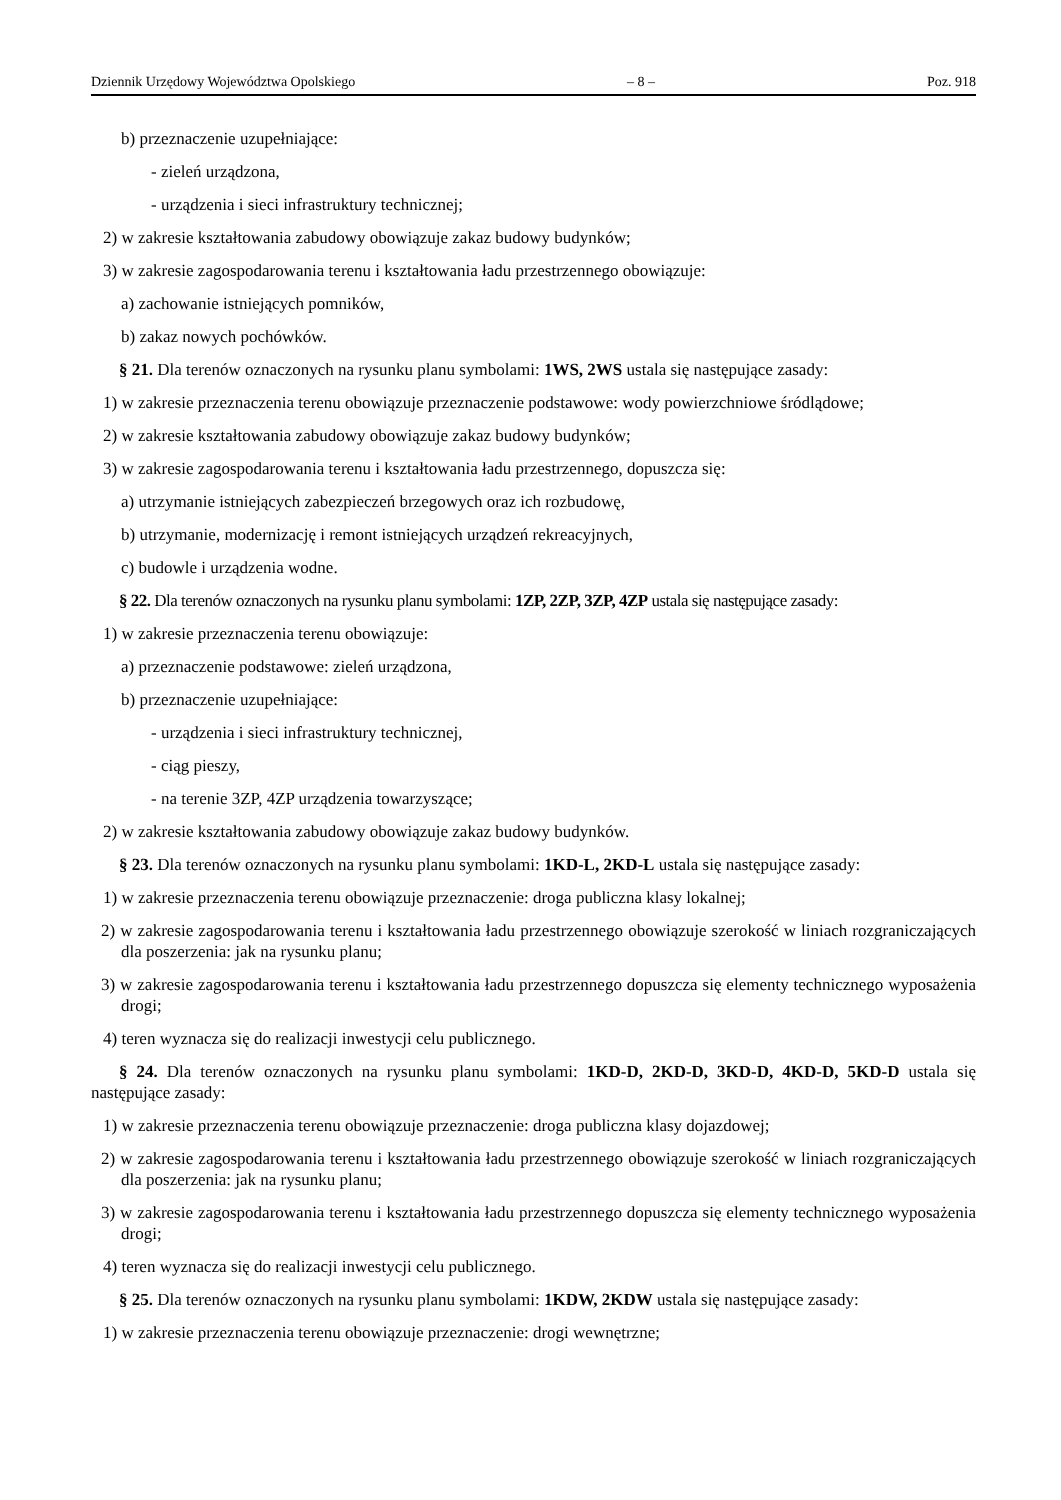Dziennik Urzędowy Województwa Opolskiego – 8 – Poz. 918
b) przeznaczenie uzupełniające:
- zieleń urządzona,
- urządzenia i sieci infrastruktury technicznej;
2) w zakresie kształtowania zabudowy obowiązuje zakaz budowy budynków;
3) w zakresie zagospodarowania terenu i kształtowania ładu przestrzennego obowiązuje:
a) zachowanie istniejących pomników,
b) zakaz nowych pochówków.
§ 21. Dla terenów oznaczonych na rysunku planu symbolami: 1WS, 2WS ustala się następujące zasady:
1) w zakresie przeznaczenia terenu obowiązuje przeznaczenie podstawowe: wody powierzchniowe śródlądowe;
2) w zakresie kształtowania zabudowy obowiązuje zakaz budowy budynków;
3) w zakresie zagospodarowania terenu i kształtowania ładu przestrzennego, dopuszcza się:
a) utrzymanie istniejących zabezpieczeń brzegowych oraz ich rozbudowę,
b) utrzymanie, modernizację i remont istniejących urządzeń rekreacyjnych,
c) budowle i urządzenia wodne.
§ 22. Dla terenów oznaczonych na rysunku planu symbolami: 1ZP, 2ZP, 3ZP, 4ZP ustala się następujące zasady:
1) w zakresie przeznaczenia terenu obowiązuje:
a) przeznaczenie podstawowe: zieleń urządzona,
b) przeznaczenie uzupełniające:
- urządzenia i sieci infrastruktury technicznej,
- ciąg pieszy,
- na terenie 3ZP, 4ZP urządzenia towarzyszące;
2) w zakresie kształtowania zabudowy obowiązuje zakaz budowy budynków.
§ 23. Dla terenów oznaczonych na rysunku planu symbolami: 1KD-L, 2KD-L ustala się następujące zasady:
1) w zakresie przeznaczenia terenu obowiązuje przeznaczenie: droga publiczna klasy lokalnej;
2) w zakresie zagospodarowania terenu i kształtowania ładu przestrzennego obowiązuje szerokość w liniach rozgraniczających dla poszerzenia: jak na rysunku planu;
3) w zakresie zagospodarowania terenu i kształtowania ładu przestrzennego dopuszcza się elementy technicznego wyposażenia drogi;
4) teren wyznacza się do realizacji inwestycji celu publicznego.
§ 24. Dla terenów oznaczonych na rysunku planu symbolami: 1KD-D, 2KD-D, 3KD-D, 4KD-D, 5KD-D ustala się następujące zasady:
1) w zakresie przeznaczenia terenu obowiązuje przeznaczenie: droga publiczna klasy dojazdowej;
2) w zakresie zagospodarowania terenu i kształtowania ładu przestrzennego obowiązuje szerokość w liniach rozgraniczających dla poszerzenia: jak na rysunku planu;
3) w zakresie zagospodarowania terenu i kształtowania ładu przestrzennego dopuszcza się elementy technicznego wyposażenia drogi;
4) teren wyznacza się do realizacji inwestycji celu publicznego.
§ 25. Dla terenów oznaczonych na rysunku planu symbolami: 1KDW, 2KDW ustala się następujące zasady:
1) w zakresie przeznaczenia terenu obowiązuje przeznaczenie: drogi wewnętrzne;